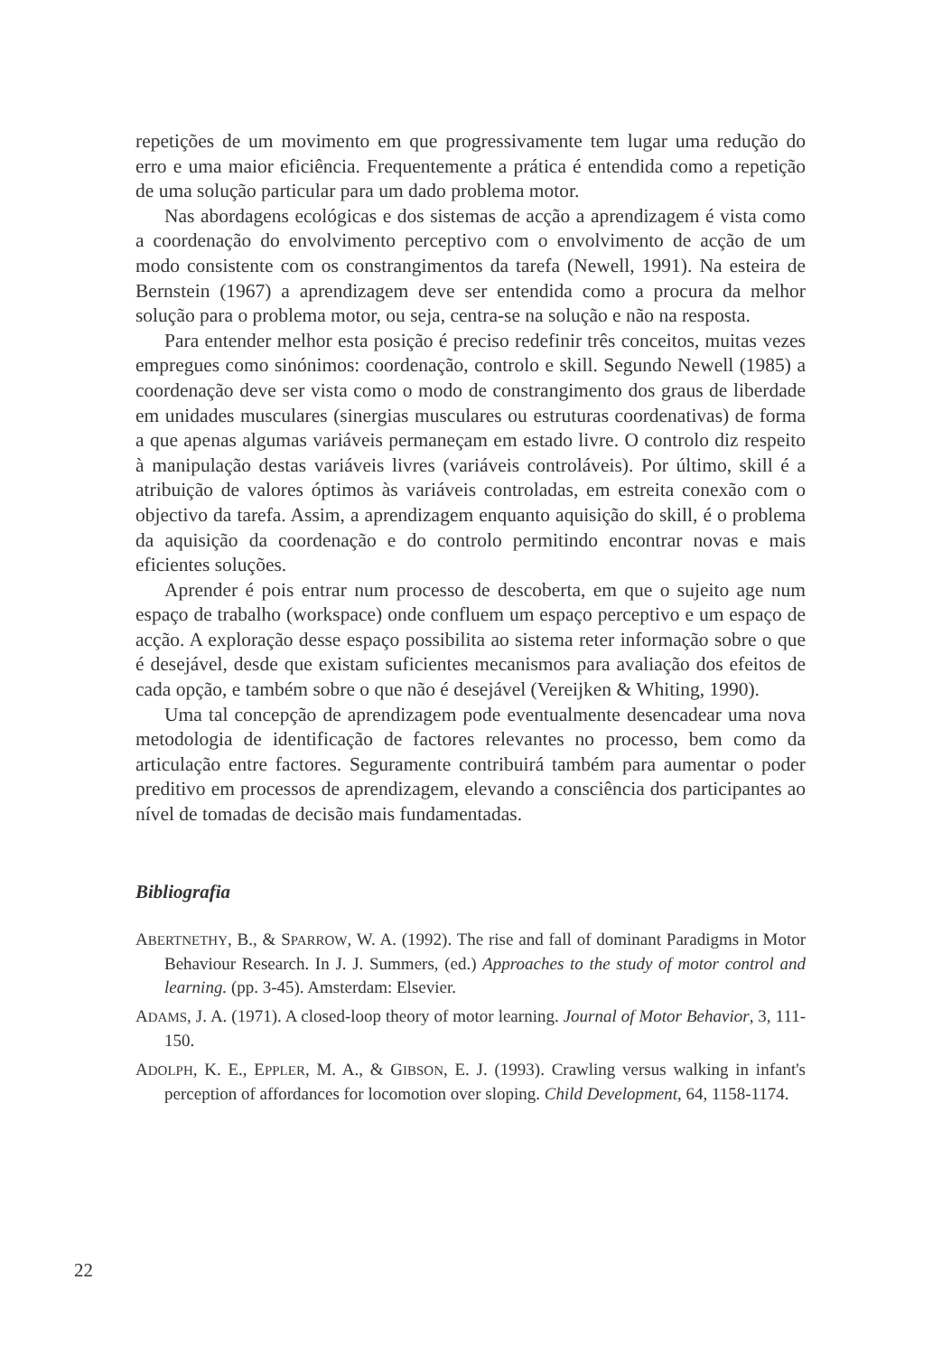repetições de um movimento em que progressivamente tem lugar uma redução do erro e uma maior eficiência. Frequentemente a prática é entendida como a repetição de uma solução particular para um dado problema motor.
Nas abordagens ecológicas e dos sistemas de acção a aprendizagem é vista como a coordenação do envolvimento perceptivo com o envolvimento de acção de um modo consistente com os constrangimentos da tarefa (Newell, 1991). Na esteira de Bernstein (1967) a aprendizagem deve ser entendida como a procura da melhor solução para o problema motor, ou seja, centra-se na solução e não na resposta.
Para entender melhor esta posição é preciso redefinir três conceitos, muitas vezes empregues como sinónimos: coordenação, controlo e skill. Segundo Newell (1985) a coordenação deve ser vista como o modo de constrangimento dos graus de liberdade em unidades musculares (sinergias musculares ou estruturas coordenativas) de forma a que apenas algumas variáveis permaneçam em estado livre. O controlo diz respeito à manipulação destas variáveis livres (variáveis controláveis). Por último, skill é a atribuição de valores óptimos às variáveis controladas, em estreita conexão com o objectivo da tarefa. Assim, a aprendizagem enquanto aquisição do skill, é o problema da aquisição da coordenação e do controlo permitindo encontrar novas e mais eficientes soluções.
Aprender é pois entrar num processo de descoberta, em que o sujeito age num espaço de trabalho (workspace) onde confluem um espaço perceptivo e um espaço de acção. A exploração desse espaço possibilita ao sistema reter informação sobre o que é desejável, desde que existam suficientes mecanismos para avaliação dos efeitos de cada opção, e também sobre o que não é desejável (Vereijken & Whiting, 1990).
Uma tal concepção de aprendizagem pode eventualmente desencadear uma nova metodologia de identificação de factores relevantes no processo, bem como da articulação entre factores. Seguramente contribuirá também para aumentar o poder preditivo em processos de aprendizagem, elevando a consciência dos participantes ao nível de tomadas de decisão mais fundamentadas.
Bibliografia
ABERTNETHY, B., & SPARROW, W. A. (1992). The rise and fall of dominant Paradigms in Motor Behaviour Research. In J. J. Summers, (ed.) Approaches to the study of motor control and learning. (pp. 3-45). Amsterdam: Elsevier.
ADAMS, J. A. (1971). A closed-loop theory of motor learning. Journal of Motor Behavior, 3, 111-150.
ADOLPH, K. E., EPPLER, M. A., & GIBSON, E. J. (1993). Crawling versus walking in infant's perception of affordances for locomotion over sloping. Child Development, 64, 1158-1174.
22